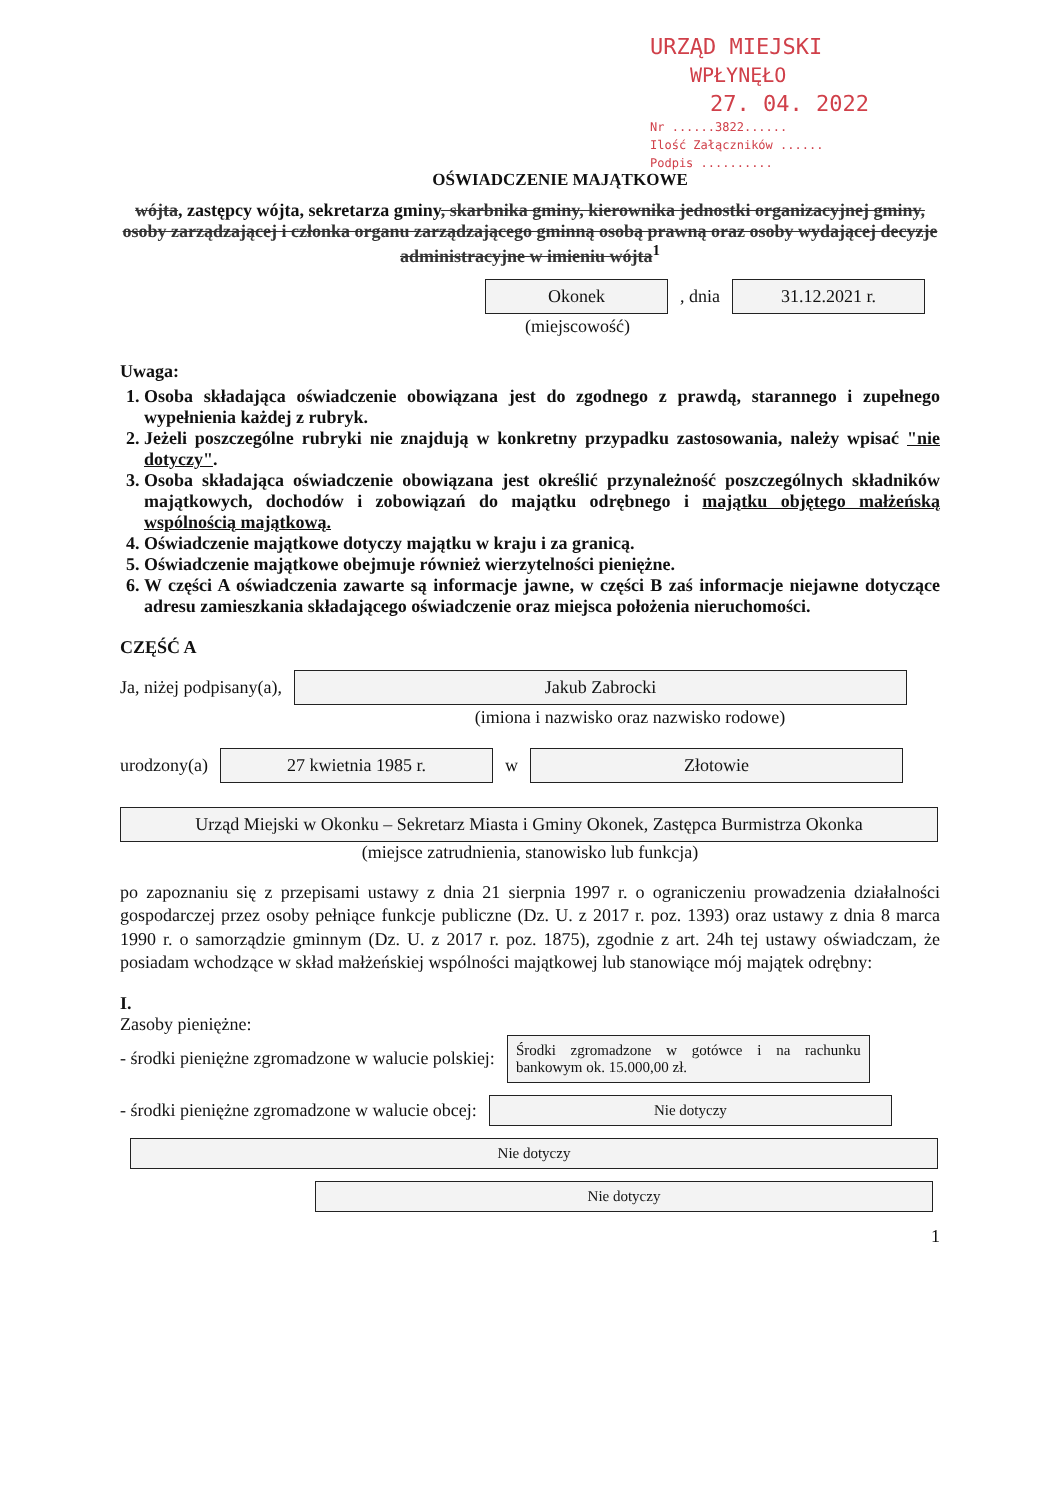URZĄD MIEJSKI
WPŁYNĘŁO
27. 04. 2022
Nr ......3822......
Ilość Załączników ......
Podpis ..........
OŚWIADCZENIE MAJĄTKOWE
wójta, zastępcy wójta, sekretarza gminy, skarbnika gminy, kierownika jednostki organizacyjnej gminy, osoby zarządzającej i członka organu zarządzającego gminną osobą prawną oraz osoby wydającej decyzje administracyjne w imieniu wójta<sup>1</sup>
Okonek, dnia 31.12.2021 r.
(miejscowość)
Uwaga:
1. Osoba składająca oświadczenie obowiązana jest do zgodnego z prawdą, starannego i zupełnego wypełnienia każdej z rubryk.
2. Jeżeli poszczególne rubryki nie znajdują w konkretny przypadku zastosowania, należy wpisać "nie dotyczy".
3. Osoba składająca oświadczenie obowiązana jest określić przynależność poszczególnych składników majątkowych, dochodów i zobowiązań do majątku odrębnego i majątku objętego małżeńską wspólnością majątkową.
4. Oświadczenie majątkowe dotyczy majątku w kraju i za granicą.
5. Oświadczenie majątkowe obejmuje również wierzytelności pieniężne.
6. W części A oświadczenia zawarte są informacje jawne, w części B zaś informacje niejawne dotyczące adresu zamieszkania składającego oświadczenie oraz miejsca położenia nieruchomości.
CZĘŚĆ A
Ja, niżej podpisany(a), Jakub Zabrocki
(imiona i nazwisko oraz nazwisko rodowe)
urodzony(a) 27 kwietnia 1985 r. w Złotowie
Urząd Miejski w Okonku – Sekretarz Miasta i Gminy Okonek, Zastępca Burmistrza Okonka
(miejsce zatrudnienia, stanowisko lub funkcja)
po zapoznaniu się z przepisami ustawy z dnia 21 sierpnia 1997 r. o ograniczeniu prowadzenia działalności gospodarczej przez osoby pełniące funkcje publiczne (Dz. U. z 2017 r. poz. 1393) oraz ustawy z dnia 8 marca 1990 r. o samorządzie gminnym (Dz. U. z 2017 r. poz. 1875), zgodnie z art. 24h tej ustawy oświadczam, że posiadam wchodzące w skład małżeńskiej wspólności majątkowej lub stanowiące mój majątek odrębny:
I.
Zasoby pieniężne:
- środki pieniężne zgromadzone w walucie polskiej: Środki zgromadzone w gotówce i na rachunku bankowym ok. 15.000,00 zł.
- środki pieniężne zgromadzone w walucie obcej: Nie dotyczy
Nie dotyczy
Nie dotyczy
1